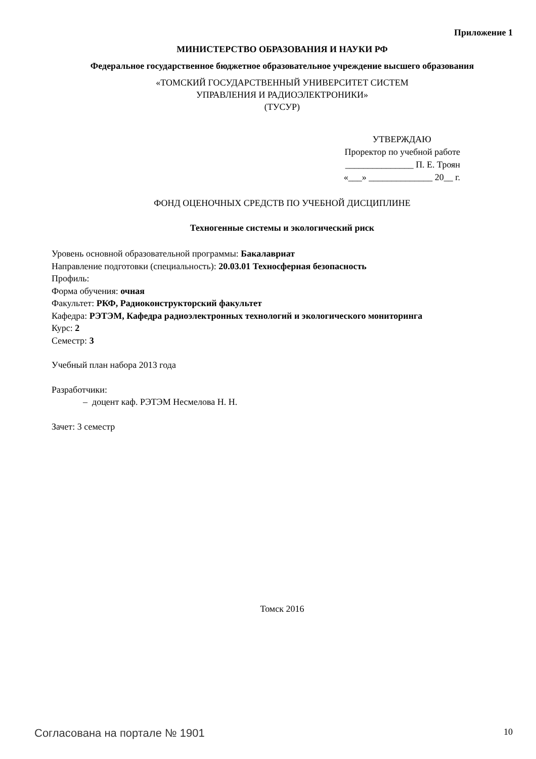Приложение 1
МИНИСТЕРСТВО ОБРАЗОВАНИЯ И НАУКИ РФ
Федеральное государственное бюджетное образовательное учреждение высшего образования
«ТОМСКИЙ ГОСУДАРСТВЕННЫЙ УНИВЕРСИТЕТ СИСТЕМ
УПРАВЛЕНИЯ И РАДИОЭЛЕКТРОНИКИ»
(ТУСУР)
УТВЕРЖДАЮ
Проректор по учебной работе
_______________ П. Е. Троян
«___» ______________ 20__ г.
ФОНД ОЦЕНОЧНЫХ СРЕДСТВ ПО УЧЕБНОЙ ДИСЦИПЛИНЕ
Техногенные системы и экологический риск
Уровень основной образовательной программы: Бакалавриат
Направление подготовки (специальность): 20.03.01 Техносферная безопасность
Профиль:
Форма обучения: очная
Факультет: РКФ, Радиоконструкторский факультет
Кафедра: РЭТЭМ, Кафедра радиоэлектронных технологий и экологического мониторинга
Курс: 2
Семестр: 3
Учебный план набора 2013 года
Разработчики:
– доцент каф. РЭТЭМ Несмелова Н. Н.
Зачет: 3 семестр
Томск 2016
Согласована на портале № 1901 10